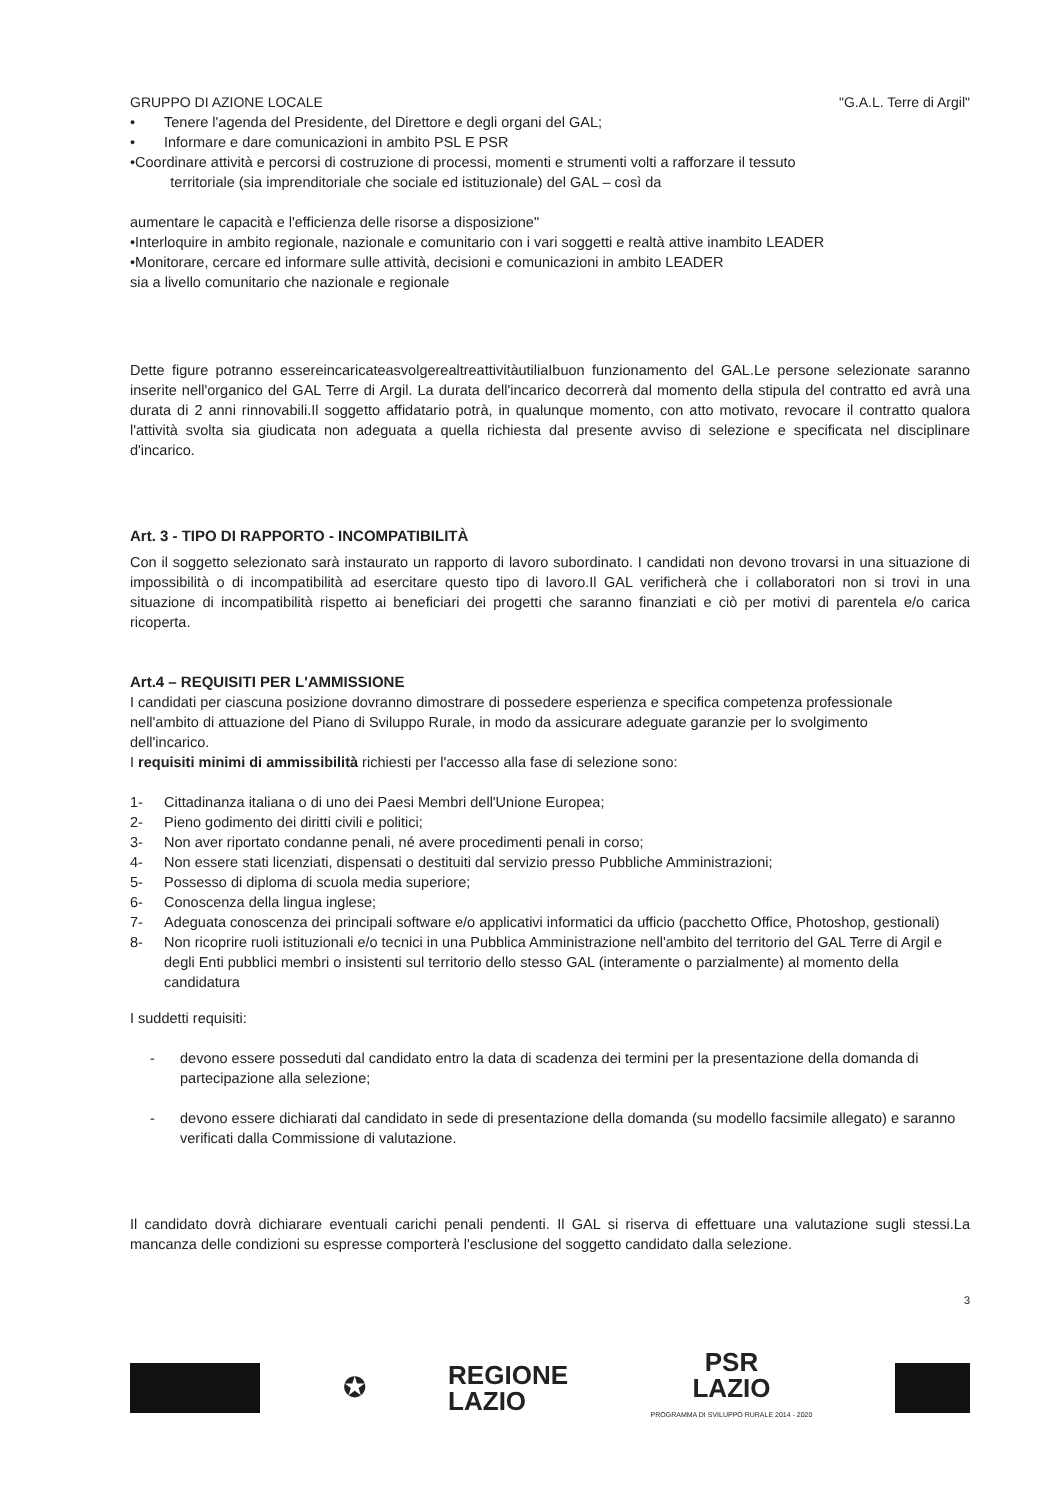GRUPPO DI AZIONE LOCALE "G.A.L. Terre di Argil"
• Tenere l'agenda del Presidente, del Direttore e degli organi del GAL;
• Informare e dare comunicazioni in ambito PSL E PSR
•Coordinare attività e percorsi di costruzione di processi, momenti e strumenti volti a rafforzare il tessuto
territoriale (sia imprenditoriale che sociale ed istituzionale) del GAL – così da
aumentare le capacità e l'efficienza delle risorse a disposizione"
•Interloquire in ambito regionale, nazionale e comunitario con i vari soggetti e realtà attive inambito LEADER
•Monitorare, cercare ed informare sulle attività, decisioni e comunicazioni in ambito LEADER
sia a livello comunitario che nazionale e regionale
Dette figure potranno essereincaricateasvolgerealtreattivitàutiliaIbuon funzionamento del GAL.Le persone selezionate saranno inserite nell'organico del GAL Terre di Argil. La durata dell'incarico decorrerà dal momento della stipula del contratto ed avrà una durata di 2 anni rinnovabili.Il soggetto affidatario potrà, in qualunque momento, con atto motivato, revocare il contratto qualora l'attività svolta sia giudicata non adeguata a quella richiesta dal presente avviso di selezione e specificata nel disciplinare d'incarico.
Art. 3 - TIPO DI RAPPORTO - INCOMPATIBILITÀ
Con il soggetto selezionato sarà instaurato un rapporto di lavoro subordinato. I candidati non devono trovarsi in una situazione di impossibilità o di incompatibilità ad esercitare questo tipo di lavoro.Il GAL verificherà che i collaboratori non si trovi in una situazione di incompatibilità rispetto ai beneficiari dei progetti che saranno finanziati e ciò per motivi di parentela e/o carica ricoperta.
Art.4 – REQUISITI PER L'AMMISSIONE
I candidati per ciascuna posizione dovranno dimostrare di possedere esperienza e specifica competenza professionale nell'ambito di attuazione del Piano di Sviluppo Rurale, in modo da assicurare adeguate garanzie per lo svolgimento dell'incarico.
I requisiti minimi di ammissibilità richiesti per l'accesso alla fase di selezione sono:
1- Cittadinanza italiana o di uno dei Paesi Membri dell'Unione Europea;
2- Pieno godimento dei diritti civili e politici;
3- Non aver riportato condanne penali, né avere procedimenti penali in corso;
4- Non essere stati licenziati, dispensati o destituiti dal servizio presso Pubbliche Amministrazioni;
5- Possesso di diploma di scuola media superiore;
6- Conoscenza della lingua inglese;
7- Adeguata conoscenza dei principali software e/o applicativi informatici da ufficio (pacchetto Office, Photoshop, gestionali)
8- Non ricoprire ruoli istituzionali e/o tecnici in una Pubblica Amministrazione nell'ambito del territorio del GAL Terre di Argil e degli Enti pubblici membri o insistenti sul territorio dello stesso GAL (interamente o parzialmente) al momento della candidatura
I suddetti requisiti:
- devono essere posseduti dal candidato entro la data di scadenza dei termini per la presentazione della domanda di partecipazione alla selezione;
- devono essere dichiarati dal candidato in sede di presentazione della domanda (su modello facsimile allegato) e saranno verificati dalla Commissione di valutazione.
Il candidato dovrà dichiarare eventuali carichi penali pendenti. Il GAL si riserva di effettuare una valutazione sugli stessi.La mancanza delle condizioni su espresse comporterà l'esclusione del soggetto candidato dalla selezione.
3
✪
REGIONE
LAZIO
PSR
LAZIO
PROGRAMMA DI SVILUPPO RURALE 2014 - 2020